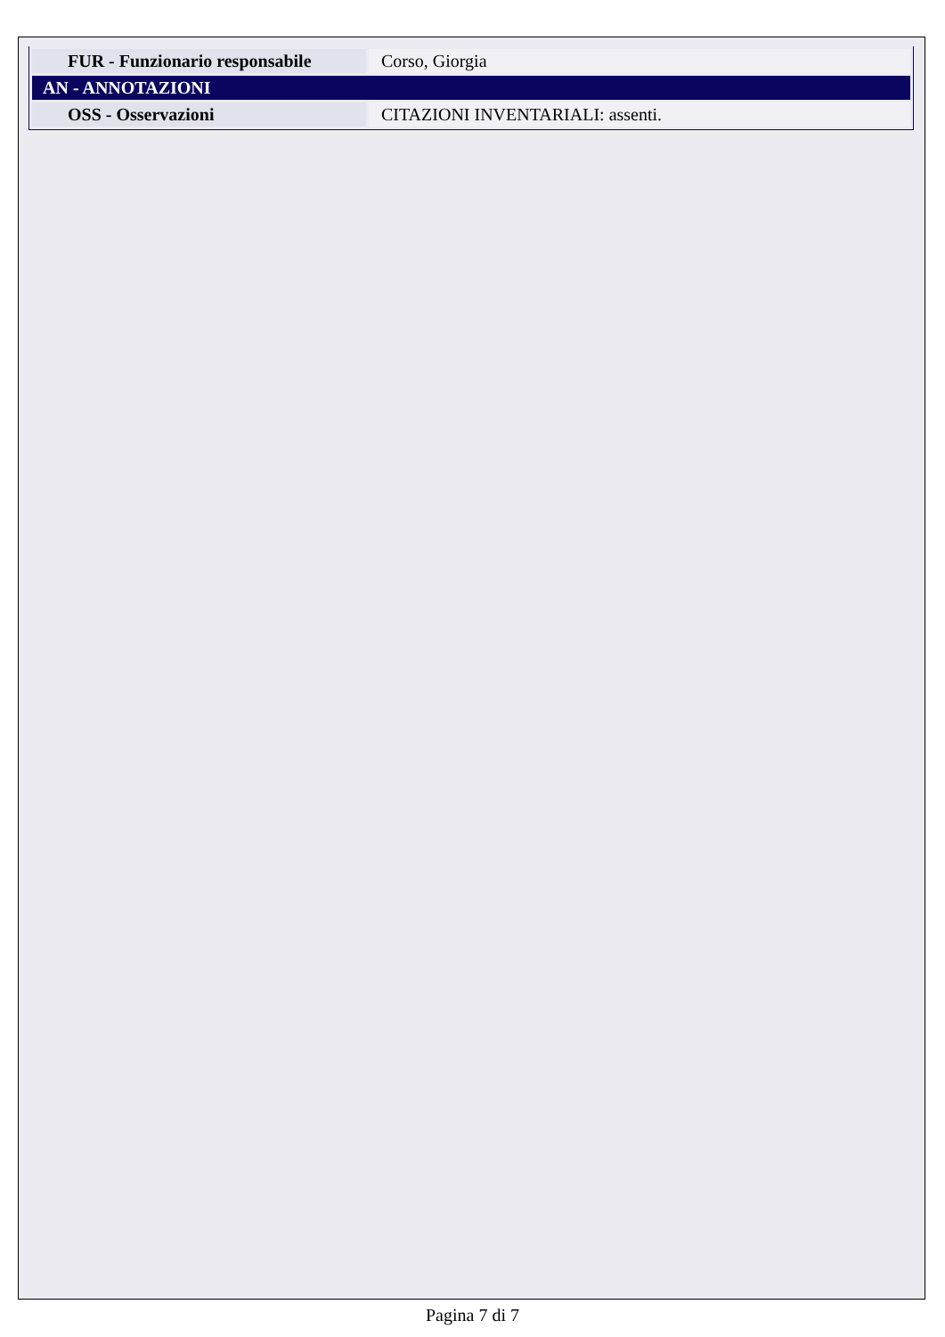| FUR - Funzionario responsabile | Corso, Giorgia |
| AN - ANNOTAZIONI | |
| OSS - Osservazioni | CITAZIONI INVENTARIALI: assenti. |
Pagina 7 di 7